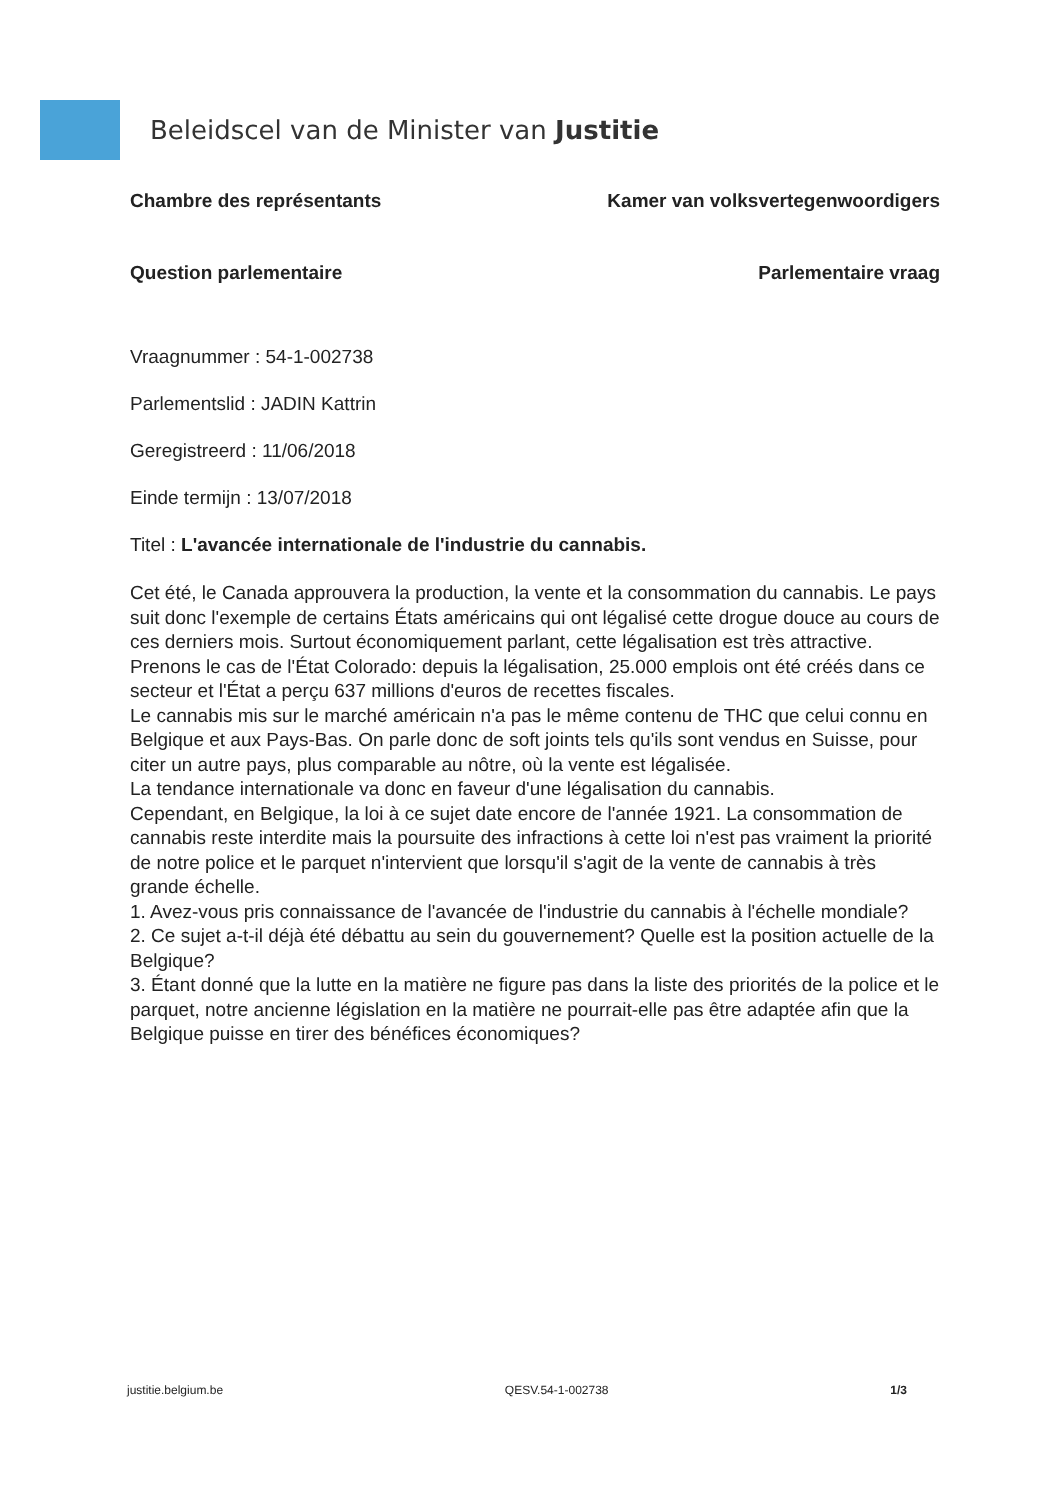Beleidscel van de Minister van Justitie
Chambre des représentants Kamer van volksvertegenwoordigers
Question parlementaire Parlementaire vraag
Vraagnummer : 54-1-002738
Parlementslid : JADIN Kattrin
Geregistreerd : 11/06/2018
Einde termijn : 13/07/2018
Titel : L'avancée internationale de l'industrie du cannabis.
Cet été, le Canada approuvera la production, la vente et la consommation du cannabis. Le pays suit donc l'exemple de certains États américains qui ont légalisé cette drogue douce au cours de ces derniers mois. Surtout économiquement parlant, cette légalisation est très attractive.
Prenons le cas de l'État Colorado: depuis la légalisation, 25.000 emplois ont été créés dans ce secteur et l'État a perçu 637 millions d'euros de recettes fiscales.
Le cannabis mis sur le marché américain n'a pas le même contenu de THC que celui connu en Belgique et aux Pays-Bas. On parle donc de soft joints tels qu'ils sont vendus en Suisse, pour citer un autre pays, plus comparable au nôtre, où la vente est légalisée.
La tendance internationale va donc en faveur d'une légalisation du cannabis.
Cependant, en Belgique, la loi à ce sujet date encore de l'année 1921. La consommation de cannabis reste interdite mais la poursuite des infractions à cette loi n'est pas vraiment la priorité de notre police et le parquet n'intervient que lorsqu'il s'agit de la vente de cannabis à très grande échelle.
1. Avez-vous pris connaissance de l'avancée de l'industrie du cannabis à l'échelle mondiale?
2. Ce sujet a-t-il déjà été débattu au sein du gouvernement? Quelle est la position actuelle de la Belgique?
3. Étant donné que la lutte en la matière ne figure pas dans la liste des priorités de la police et le parquet, notre ancienne législation en la matière ne pourrait-elle pas être adaptée afin que la Belgique puisse en tirer des bénéfices économiques?
justitie.belgium.be QESV.54-1-002738 1/3